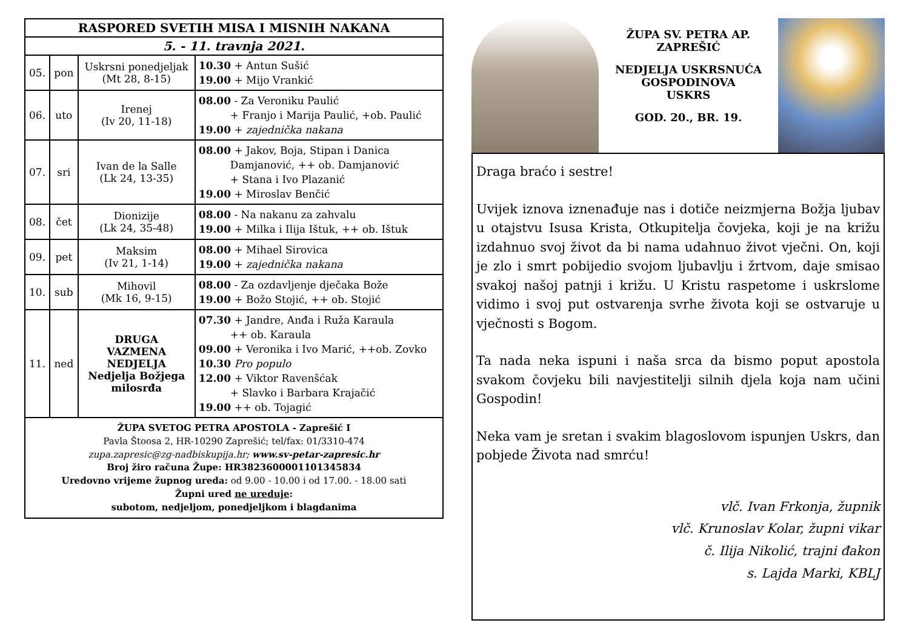| RASPORED SVETIH MISA I MISNIH NAKANA | | | |
| --- | --- | --- | --- |
| 5. - 11. travnja 2021. | | | |
| 05. | pon | Uskrsni ponedjeljak (Mt 28, 8-15) | 10.30 + Antun Sušić 19.00 + Mijo Vrankić |
| 06. | uto | Irenej (Iv 20, 11-18) | 08.00 - Za Veroniku Paulić + Franjo i Marija Paulić, +ob. Paulić 19.00 + zajednička nakana |
| 07. | sri | Ivan de la Salle (Lk 24, 13-35) | 08.00 + Jakov, Boja, Stipan i Danica Damjanović, ++ ob. Damjanović + Stana i Ivo Plazanić 19.00 + Miroslav Benčić |
| 08. | čet | Dionizije (Lk 24, 35-48) | 08.00 - Na nakanu za zahvalu 19.00 + Milka i Ilija Ištuk, ++ ob. Ištuk |
| 09. | pet | Maksim (Iv 21, 1-14) | 08.00 + Mihael Sirovica 19.00 + zajednička nakana |
| 10. | sub | Mihovil (Mk 16, 9-15) | 08.00 - Za ozdavljenje dječaka Bože 19.00 + Božo Stojić, ++ ob. Stojić |
| 11. | ned | DRUGA VAZMENA NEDJELJA Nedjelja Božjega milosrđa | 07.30 + Jandre, Anđa i Ruža Karaula ++ ob. Karaula 09.00 + Veronika i Ivo Marić, ++ob. Zovko 10.30 Pro populo 12.00 + Viktor Ravenšćak + Slavko i Barbara Krajačić 19.00 ++ ob. Tojagić |
ŽUPA SVETOG PETRA APOSTOLA - Zaprešić I
Pavla Štoosa 2, HR-10290 Zaprešić; tel/fax: 01/3310-474
zupa.zapresic@zg-nadbiskupija.hr; www.sv-petar-zapresic.hr
Broj žiro računa Župe: HR3823600001101345834
Uredovno vrijeme župnog ureda: od 9.00 - 10.00 i od 17.00. - 18.00 sati
Župni ured ne ureduje:
subotom, nedjeljom, ponedjeljkom i blagdanima
ŽUPA SV. PETRA AP.
ZAPREŠIĆ
NEDJELJA USKRSNUĆA
GOSPODINOVA
USKRS
GOD. 20., BR. 19.
Draga braćo i sestre!
Uvijek iznova iznenađuje nas i dotiče neizmjerna Božja ljubav u otajstvu Isusa Krista, Otkupitelja čovjeka, koji je na križu izdahnuo svoj život da bi nama udahnuo život vječni. On, koji je zlo i smrt pobijedio svojom ljubavlju i žrtvom, daje smisao svakoj našoj patnji i križu. U Kristu raspetome i uskrslome vidimo i svoj put ostvarenja svrhe života koji se ostvaruje u vječnosti s Bogom.
Ta nada neka ispuni i naša srca da bismo poput apostola svakom čovjeku bili navjestitelji silnih djela koja nam učini Gospodin!
Neka vam je sretan i svakim blagoslovom ispunjen Uskrs, dan pobjede Života nad smrću!
vlč. Ivan Frkonja, župnik
vlč. Krunoslav Kolar, župni vikar
č. Ilija Nikolić, trajni đakon
s. Lajda Marki, KBLJ